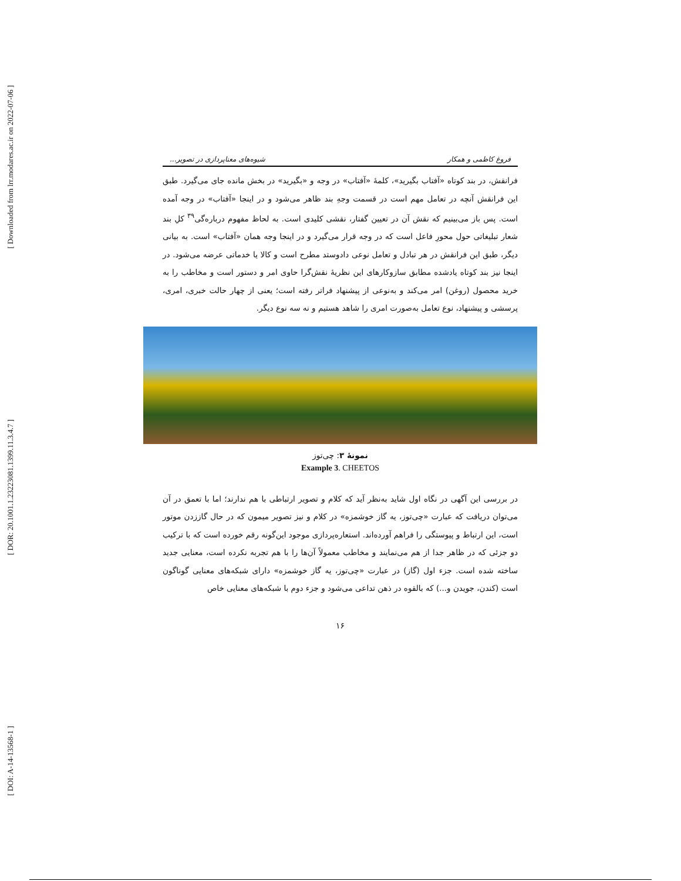[ Downloaded from lrr.modares.ac.ir on 2022-07-06 ]
[ DOR: 20.1001.1.23223081.1399.11.3.4.7 ]
[ DOI: A-14-13568-1 ]
فروغ کاظمی و همکار شیوه‌های معناپردازی در تصویر...
فرانقش، در بند کوتاه «آفتاب بگیرید»، کلمهٔ «آفتاب» در وجه و «بگیرید» در بخش مانده جای می‌گیرد. طبق این فرانقش آنچه در تعامل مهم است در قسمت وجهِ بند ظاهر می‌شود و در اینجا «آفتاب» در وجه آمده است. پس باز می‌بینیم که نقش آن در تعیین گفتار، نقشی کلیدی است. به لحاظ مفهوم دربارەگی<sup>۳۹</sup> کلِ بند شعار تبلیغاتی حول محورِ فاعل است که در وجه قرار می‌گیرد و در اینجا وجه همان «آفتاب» است. به بیانی دیگر، طبق این فرانقش در هر تبادل و تعامل نوعی دادوستد مطرح است و کالا یا خدماتی عرضه می‌شود. در اینجا نیز بند کوتاه یادشده مطابق سازوکارهای این نظریهٔ نقش‌گرا حاوی امر و دستور است و مخاطب را به خرید محصول (روغن) امر می‌کند و به‌نوعی از پیشنهاد فراتر رفته است؛ یعنی از چهار حالت خبری، امری، پرسشی و پیشنهاد، نوع تعامل به‌صورت امری را شاهد هستیم و نه سه نوع دیگر.
نمونهٔ ۳: چی‌توز
Example 3. CHEETOS
در بررسی این آگهی در نگاه اول شاید به‌نظر آید که کلام و تصویر ارتباطی با هم ندارند؛ اما با تعمق در آن می‌توان دریافت که عبارت «چی‌توز، یه گاز خوشمزه» در کلام و نیز تصویر میمون که در حال گاززدن موتور است، این ارتباط و پیوستگی را فراهم آورده‌اند. استعاره‌پردازی موجود این‌گونه رقم خورده است که با ترکیب دو جزئی که در ظاهر جدا از هم می‌نمایند و مخاطب معمولاً آن‌ها را با هم تجربه نکرده است، معنایی جدید ساخته شده است. جزء اول (گاز) در عبارت «چی‌توز، یه گاز خوشمزه» دارای شبکه‌های معنایی گوناگون است (کندن، جویدن و...) که بالقوه در ذهن تداعی می‌شود و جزء دوم با شبکه‌های معنایی خاص
۱۶